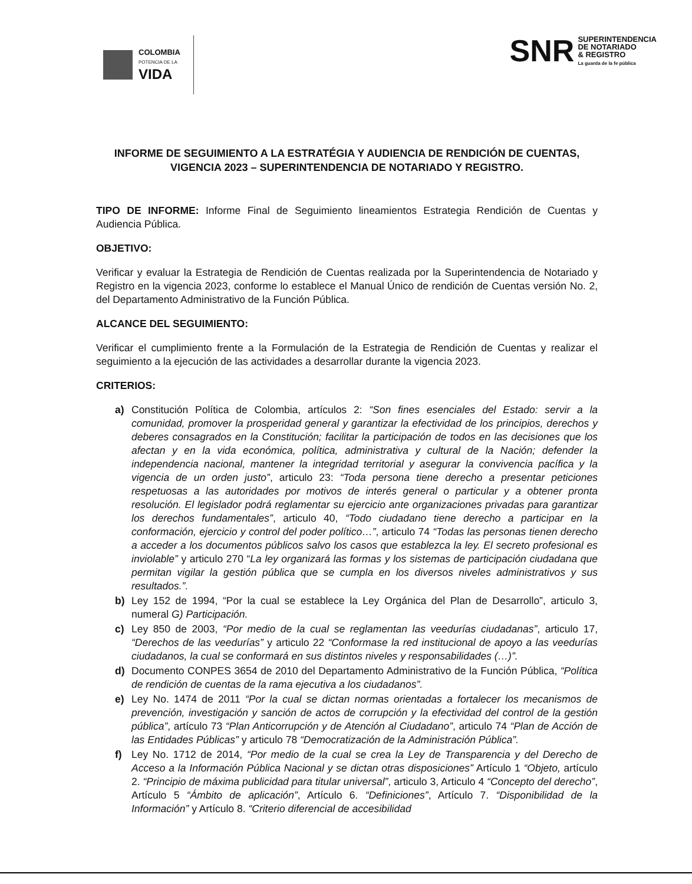COLOMBIA
POTENCIA DE LA
VIDA
SNR
SUPERINTENDENCIA
DE NOTARIADO
& REGISTRO
La guarda de la fe pública
INFORME DE SEGUIMIENTO A LA ESTRATÉGIA Y AUDIENCIA DE RENDICIÓN DE CUENTAS, VIGENCIA 2023 – SUPERINTENDENCIA DE NOTARIADO Y REGISTRO.
TIPO DE INFORME: Informe Final de Seguimiento lineamientos Estrategia Rendición de Cuentas y Audiencia Pública.
OBJETIVO:
Verificar y evaluar la Estrategia de Rendición de Cuentas realizada por la Superintendencia de Notariado y Registro en la vigencia 2023, conforme lo establece el Manual Único de rendición de Cuentas versión No. 2, del Departamento Administrativo de la Función Pública.
ALCANCE DEL SEGUIMIENTO:
Verificar el cumplimiento frente a la Formulación de la Estrategia de Rendición de Cuentas y realizar el seguimiento a la ejecución de las actividades a desarrollar durante la vigencia 2023.
CRITERIOS:
a) Constitución Política de Colombia, artículos 2: “Son fines esenciales del Estado: servir a la comunidad, promover la prosperidad general y garantizar la efectividad de los principios, derechos y deberes consagrados en la Constitución; facilitar la participación de todos en las decisiones que los afectan y en la vida económica, política, administrativa y cultural de la Nación; defender la independencia nacional, mantener la integridad territorial y asegurar la convivencia pacífica y la vigencia de un orden justo”, articulo 23: “Toda persona tiene derecho a presentar peticiones respetuosas a las autoridades por motivos de interés general o particular y a obtener pronta resolución. El legislador podrá reglamentar su ejercicio ante organizaciones privadas para garantizar los derechos fundamentales”, articulo 40, “Todo ciudadano tiene derecho a participar en la conformación, ejercicio y control del poder político…”, articulo 74 “Todas las personas tienen derecho a acceder a los documentos públicos salvo los casos que establezca la ley. El secreto profesional es inviolable” y articulo 270 “La ley organizará las formas y los sistemas de participación ciudadana que permitan vigilar la gestión pública que se cumpla en los diversos niveles administrativos y sus resultados.”.
b) Ley 152 de 1994, “Por la cual se establece la Ley Orgánica del Plan de Desarrollo”, articulo 3, numeral G) Participación.
c) Ley 850 de 2003, “Por medio de la cual se reglamentan las veedurías ciudadanas”, articulo 17, “Derechos de las veedurías” y articulo 22 “Conformase la red institucional de apoyo a las veedurías ciudadanos, la cual se conformará en sus distintos niveles y responsabilidades (…)”.
d) Documento CONPES 3654 de 2010 del Departamento Administrativo de la Función Pública, “Política de rendición de cuentas de la rama ejecutiva a los ciudadanos”.
e) Ley No. 1474 de 2011 “Por la cual se dictan normas orientadas a fortalecer los mecanismos de prevención, investigación y sanción de actos de corrupción y la efectividad del control de la gestión pública”, artículo 73 “Plan Anticorrupción y de Atención al Ciudadano”, articulo 74 “Plan de Acción de las Entidades Públicas” y articulo 78 “Democratización de la Administración Pública”.
f) Ley No. 1712 de 2014, “Por medio de la cual se crea la Ley de Transparencia y del Derecho de Acceso a la Información Pública Nacional y se dictan otras disposiciones” Artículo 1 “Objeto, artículo 2. “Principio de máxima publicidad para titular universal”, articulo 3, Articulo 4 “Concepto del derecho”, Artículo 5 “Ámbito de aplicación”, Artículo 6. “Definiciones”, Artículo 7. “Disponibilidad de la Información” y Artículo 8. “Criterio diferencial de accesibilidad